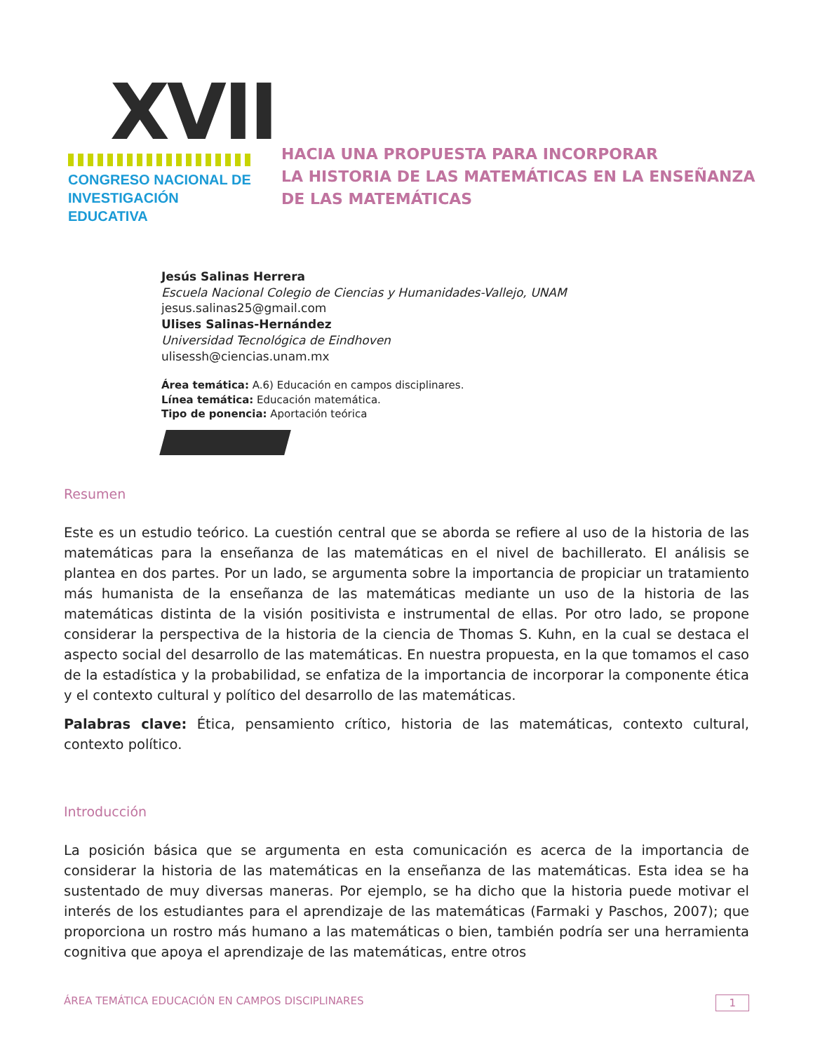XVII
CONGRESO NACIONAL DE
INVESTIGACIÓN EDUCATIVA
HACIA UNA PROPUESTA PARA INCORPORAR
LA HISTORIA DE LAS MATEMÁTICAS EN LA ENSEÑANZA
DE LAS MATEMÁTICAS
Jesús Salinas Herrera
Escuela Nacional Colegio de Ciencias y Humanidades-Vallejo, UNAM
jesus.salinas25@gmail.com
Ulises Salinas-Hernández
Universidad Tecnológica de Eindhoven
ulisessh@ciencias.unam.mx
Área temática: A.6) Educación en campos disciplinares.
Línea temática: Educación matemática.
Tipo de ponencia: Aportación teórica
Resumen
Este es un estudio teórico. La cuestión central que se aborda se refiere al uso de la historia de las matemáticas para la enseñanza de las matemáticas en el nivel de bachillerato. El análisis se plantea en dos partes. Por un lado, se argumenta sobre la importancia de propiciar un tratamiento más humanista de la enseñanza de las matemáticas mediante un uso de la historia de las matemáticas distinta de la visión positivista e instrumental de ellas. Por otro lado, se propone considerar la perspectiva de la historia de la ciencia de Thomas S. Kuhn, en la cual se destaca el aspecto social del desarrollo de las matemáticas. En nuestra propuesta, en la que tomamos el caso de la estadística y la probabilidad, se enfatiza de la importancia de incorporar la componente ética y el contexto cultural y político del desarrollo de las matemáticas.
Palabras clave: Ética, pensamiento crítico, historia de las matemáticas, contexto cultural, contexto político.
Introducción
La posición básica que se argumenta en esta comunicación es acerca de la importancia de considerar la historia de las matemáticas en la enseñanza de las matemáticas. Esta idea se ha sustentado de muy diversas maneras. Por ejemplo, se ha dicho que la historia puede motivar el interés de los estudiantes para el aprendizaje de las matemáticas (Farmaki y Paschos, 2007); que proporciona un rostro más humano a las matemáticas o bien, también podría ser una herramienta cognitiva que apoya el aprendizaje de las matemáticas, entre otros
ÁREA TEMÁTICA EDUCACIÓN EN CAMPOS DISCIPLINARES 1